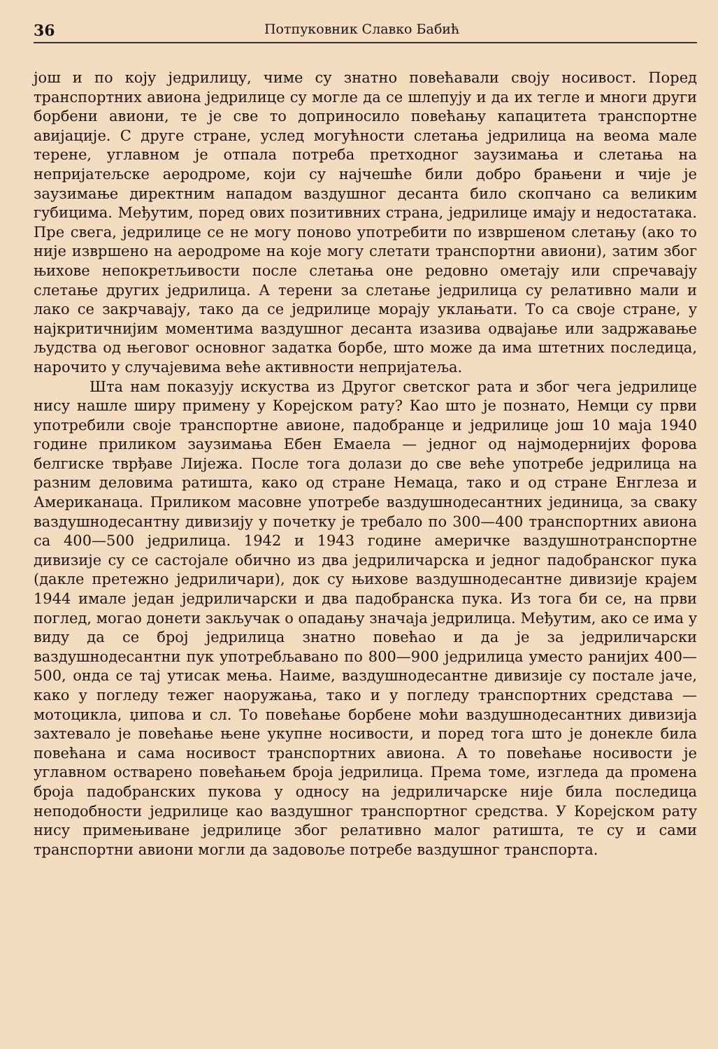36 Потпуковник Славко Бабић
још и по коју једрилицу, чиме су знатно повећавали своју носивост. Поред транспортних авиона једрилице су могле да се шлепују и да их тегле и многи други борбени авиони, те је све то доприносило повећању капацитета транспортне авијације. С друге стране, услед могућности слетања једрилица на веома мале терене, углавном је отпала потреба претходног заузимања и слетања на непријатељске аеродроме, који су најчешће били добро брањени и чије је заузимање директним нападом ваздушног десанта било скопчано са великим губицима. Међутим, поред ових позитивних страна, једрилице имају и недостатака. Пре свега, једрилице се не могу поново употребити по извршеном слетању (ако то није извршено на аеродроме на које могу слетати транспортни авиони), затим због њихове непокретљивости после слетања оне редовно ометају или спречавају слетање других једрилица. А терени за слетање једрилица су релативно мали и лако се закрчавају, тако да се једрилице морају уклањати. То са своје стране, у најкритичнијим моментима ваздушног десанта изазива одвајање или задржавање људства од његовог основног задатка борбе, што може да има штетних последица, нарочито у случајевима веће активности непријатеља.
Шта нам показују искуства из Другог светског рата и због чега једрилице нису нашле ширу примену у Корејском рату? Као што је познато, Немци су први употребили своје транспортне авионе, падобранце и једрилице још 10 маја 1940 године приликом заузимања Ебен Емаела — једног од најмодернијих форова белгиске тврђаве Лијежа. После тога долази до све веће употребе једрилица на разним деловима ратишта, како од стране Немаца, тако и од стране Енглеза и Американаца. Приликом масовне употребе ваздушнодесантних јединица, за сваку ваздушнодесантну дивизију у почетку је требало по 300—400 транспортних авиона са 400—500 једрилица. 1942 и 1943 године америчке ваздушнотранспортне дивизије су се састојале обично из два једриличарска и једног падобранског пука (дакле претежно једриличари), док су њихове ваздушнодесантне дивизије крајем 1944 имале један једриличарски и два падобранска пука. Из тога би се, на први поглед, могао донети закључак о опадању значаја једрилица. Међутим, ако се има у виду да се број једрилица знатно повећао и да је за једриличарски ваздушнодесантни пук употребљавано по 800—900 једрилица уместо ранијих 400—500, онда се тај утисак мења. Наиме, ваздушнодесантне дивизије су постале јаче, како у погледу тежег наоружања, тако и у погледу транспортних средстава — мотоцикла, џипова и сл. То повећање борбене моћи ваздушнодесантних дивизија захтевало је повећање њене укупне носивости, и поред тога што је донекле била повећана и сама носивост транспортних авиона. А то повећање носивости је углавном остварено повећањем броја једрилица. Према томе, изгледа да промена броја падобранских пукова у односу на једриличарске није била последица неподобности једрилице као ваздушног транспортног средства. У Корејском рату нису примењиване једрилице због релативно малог ратишта, те су и сами транспортни авиони могли да задовоље потребе ваздушног транспорта.